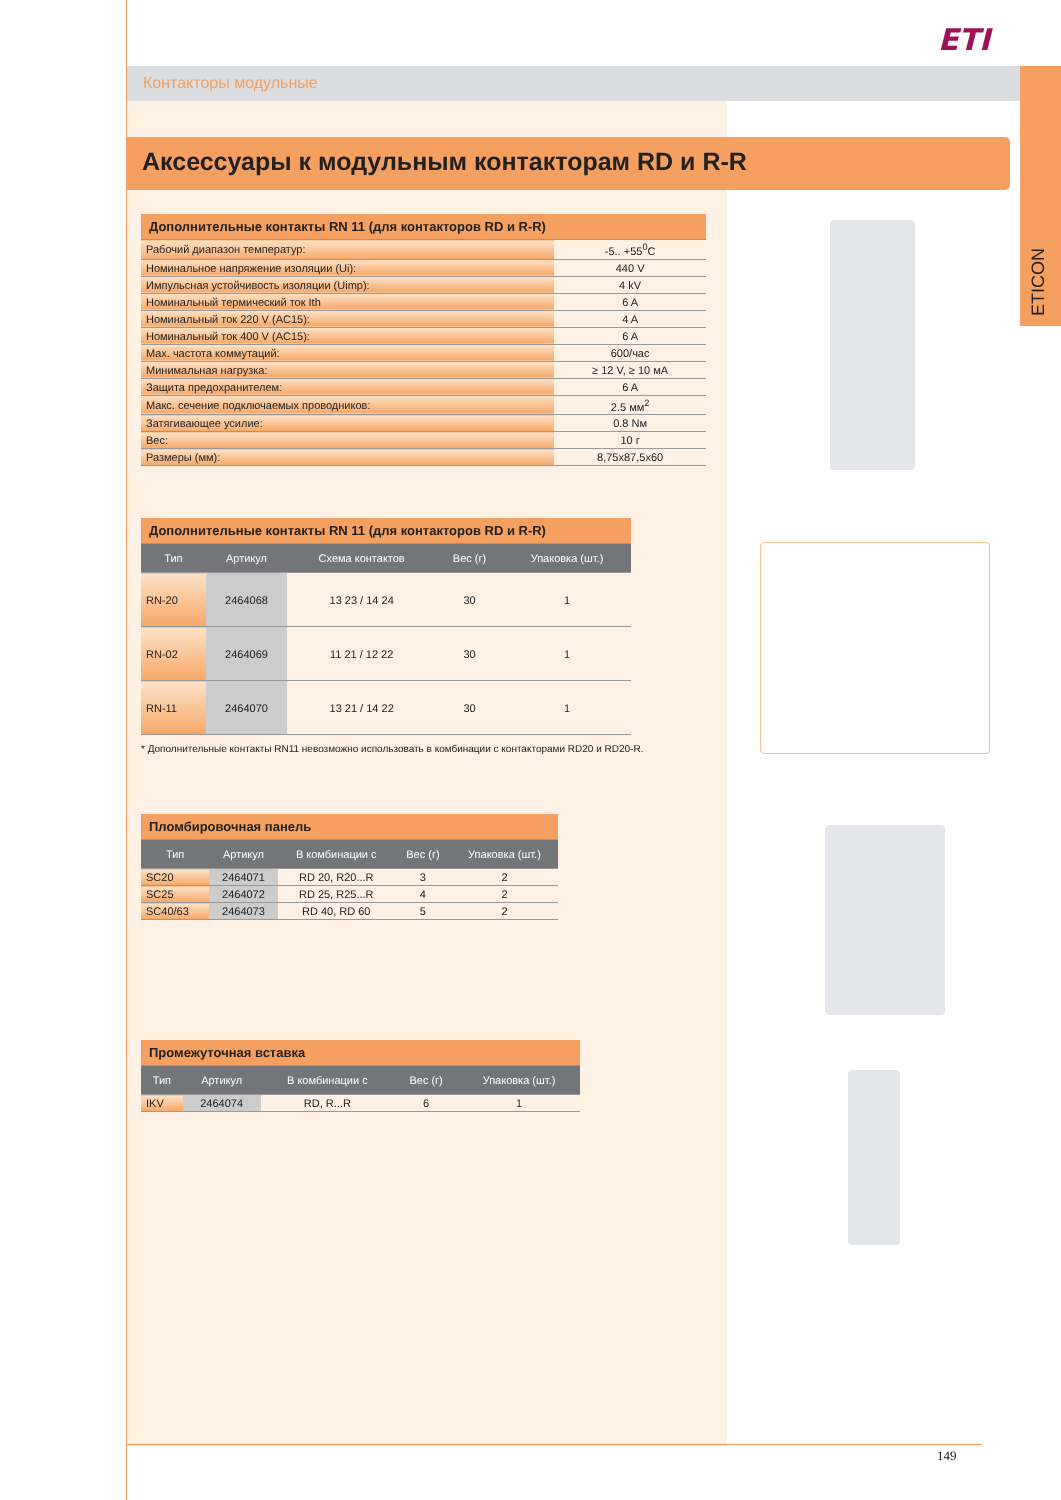ETI
Контакторы модульные ETICON
Аксессуары к модульным контакторам RD и R-R
| Дополнительные контакты RN 11 (для контакторов RD и R-R) | |
| Рабочий диапазон температур: | -5.. +55<sup>0</sup>C |
| Номинальное напряжение изоляции (Ui): | 440 V |
| Импульсная устойчивость изоляции (Uimp): | 4 kV |
| Номинальный термический ток Ith | 6 A |
| Номинальный ток 220 V (AC15): | 4 A |
| Номинальный ток 400 V (AC15): | 6 A |
| Max. частота коммутаций: | 600/час |
| Минимальная нагрузка: | ≥ 12 V, ≥ 10 мA |
| Защита предохранителем: | 6 A |
| Макс. сечение подключаемых проводников: | 2.5 мм<sup>2</sup> |
| Затягивающее усилие: | 0.8 Nм |
| Вес: | 10 г |
| Размеры (мм): | 8,75x87,5x60 |
| Дополнительные контакты RN 11 (для контакторов RD и R-R) | | | | |
| Тип | Артикул | Схема контактов | Вес (г) | Упаковка (шт.) |
| RN-20 | 2464068 | 13 23 / 14 24 | 30 | 1 |
| RN-02 | 2464069 | 11 21 / 12 22 | 30 | 1 |
| RN-11 | 2464070 | 13 21 / 14 22 | 30 | 1 |
* Дополнительные контакты RN11 невозможно использовать в комбинации с контакторами RD20 и RD20-R.
| Пломбировочная панель | | | | |
| Тип | Артикул | В комбинации с | Вес (г) | Упаковка (шт.) |
| SC20 | 2464071 | RD 20, R20...R | 3 | 2 |
| SC25 | 2464072 | RD 25, R25...R | 4 | 2 |
| SC40/63 | 2464073 | RD 40, RD 60 | 5 | 2 |
| Промежуточная вставка | | | | |
| Тип | Артикул | В комбинации с | Вес (г) | Упаковка (шт.) |
| IKV | 2464074 | RD, R...R | 6 | 1 |
149